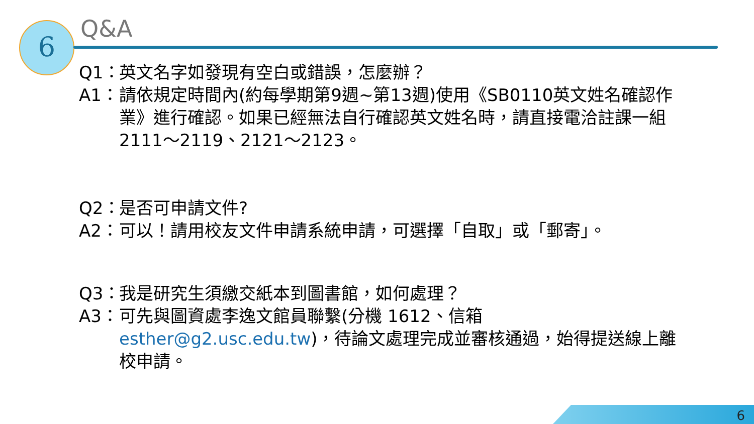6
Q&A
Q1： 英文名字如發現有空白或錯誤，怎麼辦？
A1： 請依規定時間內(約每學期第9週~第13週)使用《SB0110英文姓名確認作業》進行確認。如果已經無法自行確認英文姓名時，請直接電洽註課一組2111～2119、2121～2123。
Q2： 是否可申請文件?
A2： 可以！請用校友文件申請系統申請，可選擇「自取」或「郵寄」。
Q3： 我是研究生須繳交紙本到圖書館，如何處理？
A3： 可先與圖資處李逸文館員聯繫(分機 1612、信箱 esther@g2.usc.edu.tw)，待論文處理完成並審核通過，始得提送線上離校申請。
6